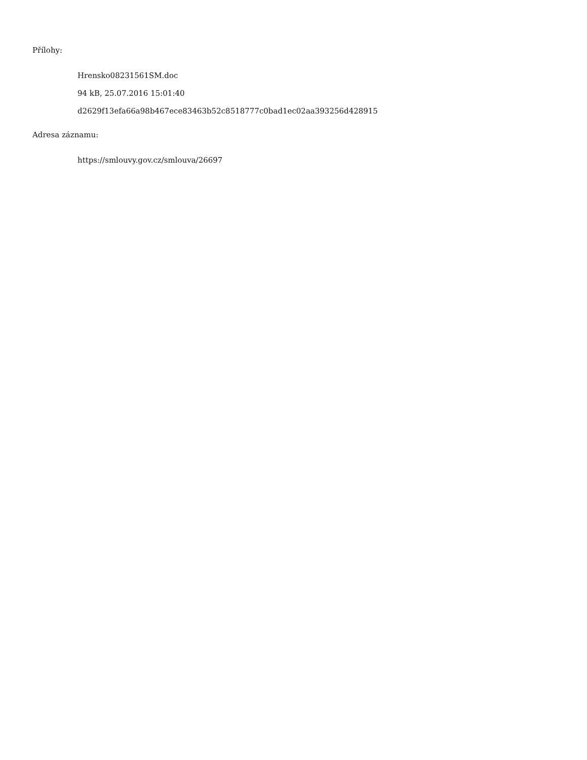Přílohy:
Hrensko08231561SM.doc
94 kB, 25.07.2016 15:01:40
d2629f13efa66a98b467ece83463b52c8518777c0bad1ec02aa393256d428915
Adresa záznamu:
https://smlouvy.gov.cz/smlouva/26697